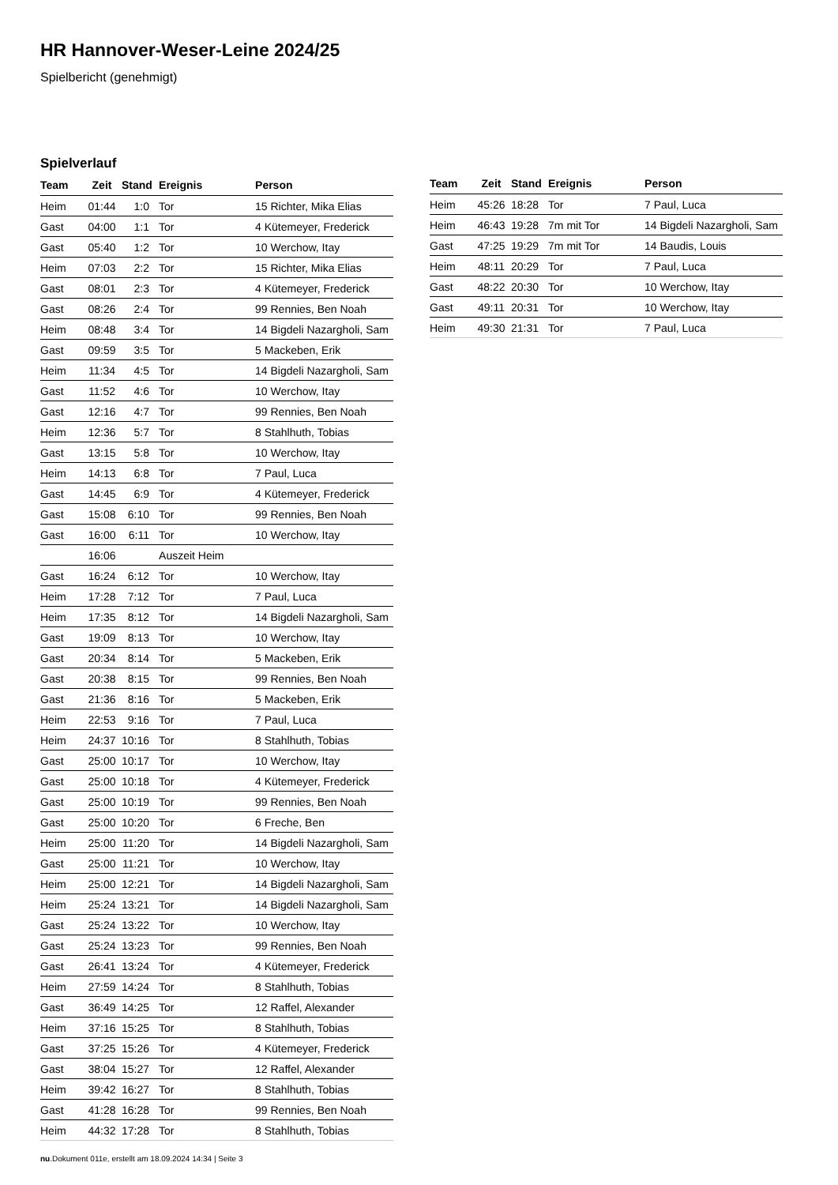HR Hannover-Weser-Leine 2024/25
Spielbericht (genehmigt)
Spielverlauf
| Team | Zeit | Stand | Ereignis | Person |
| --- | --- | --- | --- | --- |
| Heim | 01:44 | 1:0 | Tor | 15 Richter, Mika Elias |
| Gast | 04:00 | 1:1 | Tor | 4 Kütemeyer, Frederick |
| Gast | 05:40 | 1:2 | Tor | 10 Werchow, Itay |
| Heim | 07:03 | 2:2 | Tor | 15 Richter, Mika Elias |
| Gast | 08:01 | 2:3 | Tor | 4 Kütemeyer, Frederick |
| Gast | 08:26 | 2:4 | Tor | 99 Rennies, Ben Noah |
| Heim | 08:48 | 3:4 | Tor | 14 Bigdeli Nazargholi, Sam |
| Gast | 09:59 | 3:5 | Tor | 5 Mackeben, Erik |
| Heim | 11:34 | 4:5 | Tor | 14 Bigdeli Nazargholi, Sam |
| Gast | 11:52 | 4:6 | Tor | 10 Werchow, Itay |
| Gast | 12:16 | 4:7 | Tor | 99 Rennies, Ben Noah |
| Heim | 12:36 | 5:7 | Tor | 8 Stahlhuth, Tobias |
| Gast | 13:15 | 5:8 | Tor | 10 Werchow, Itay |
| Heim | 14:13 | 6:8 | Tor | 7 Paul, Luca |
| Gast | 14:45 | 6:9 | Tor | 4 Kütemeyer, Frederick |
| Gast | 15:08 | 6:10 | Tor | 99 Rennies, Ben Noah |
| Gast | 16:00 | 6:11 | Tor | 10 Werchow, Itay |
| | 16:06 | | Auszeit Heim | |
| Gast | 16:24 | 6:12 | Tor | 10 Werchow, Itay |
| Heim | 17:28 | 7:12 | Tor | 7 Paul, Luca |
| Heim | 17:35 | 8:12 | Tor | 14 Bigdeli Nazargholi, Sam |
| Gast | 19:09 | 8:13 | Tor | 10 Werchow, Itay |
| Gast | 20:34 | 8:14 | Tor | 5 Mackeben, Erik |
| Gast | 20:38 | 8:15 | Tor | 99 Rennies, Ben Noah |
| Gast | 21:36 | 8:16 | Tor | 5 Mackeben, Erik |
| Heim | 22:53 | 9:16 | Tor | 7 Paul, Luca |
| Heim | 24:37 | 10:16 | Tor | 8 Stahlhuth, Tobias |
| Gast | 25:00 | 10:17 | Tor | 10 Werchow, Itay |
| Gast | 25:00 | 10:18 | Tor | 4 Kütemeyer, Frederick |
| Gast | 25:00 | 10:19 | Tor | 99 Rennies, Ben Noah |
| Gast | 25:00 | 10:20 | Tor | 6 Freche, Ben |
| Heim | 25:00 | 11:20 | Tor | 14 Bigdeli Nazargholi, Sam |
| Gast | 25:00 | 11:21 | Tor | 10 Werchow, Itay |
| Heim | 25:00 | 12:21 | Tor | 14 Bigdeli Nazargholi, Sam |
| Heim | 25:24 | 13:21 | Tor | 14 Bigdeli Nazargholi, Sam |
| Gast | 25:24 | 13:22 | Tor | 10 Werchow, Itay |
| Gast | 25:24 | 13:23 | Tor | 99 Rennies, Ben Noah |
| Gast | 26:41 | 13:24 | Tor | 4 Kütemeyer, Frederick |
| Heim | 27:59 | 14:24 | Tor | 8 Stahlhuth, Tobias |
| Gast | 36:49 | 14:25 | Tor | 12 Raffel, Alexander |
| Heim | 37:16 | 15:25 | Tor | 8 Stahlhuth, Tobias |
| Gast | 37:25 | 15:26 | Tor | 4 Kütemeyer, Frederick |
| Gast | 38:04 | 15:27 | Tor | 12 Raffel, Alexander |
| Heim | 39:42 | 16:27 | Tor | 8 Stahlhuth, Tobias |
| Gast | 41:28 | 16:28 | Tor | 99 Rennies, Ben Noah |
| Heim | 44:32 | 17:28 | Tor | 8 Stahlhuth, Tobias |
| Team | Zeit | Stand | Ereignis | Person |
| --- | --- | --- | --- | --- |
| Heim | 45:26 | 18:28 | Tor | 7 Paul, Luca |
| Heim | 46:43 | 19:28 | 7m mit Tor | 14 Bigdeli Nazargholi, Sam |
| Gast | 47:25 | 19:29 | 7m mit Tor | 14 Baudis, Louis |
| Heim | 48:11 | 20:29 | Tor | 7 Paul, Luca |
| Gast | 48:22 | 20:30 | Tor | 10 Werchow, Itay |
| Gast | 49:11 | 20:31 | Tor | 10 Werchow, Itay |
| Heim | 49:30 | 21:31 | Tor | 7 Paul, Luca |
nu.Dokument 011e, erstellt am 18.09.2024 14:34 | Seite 3